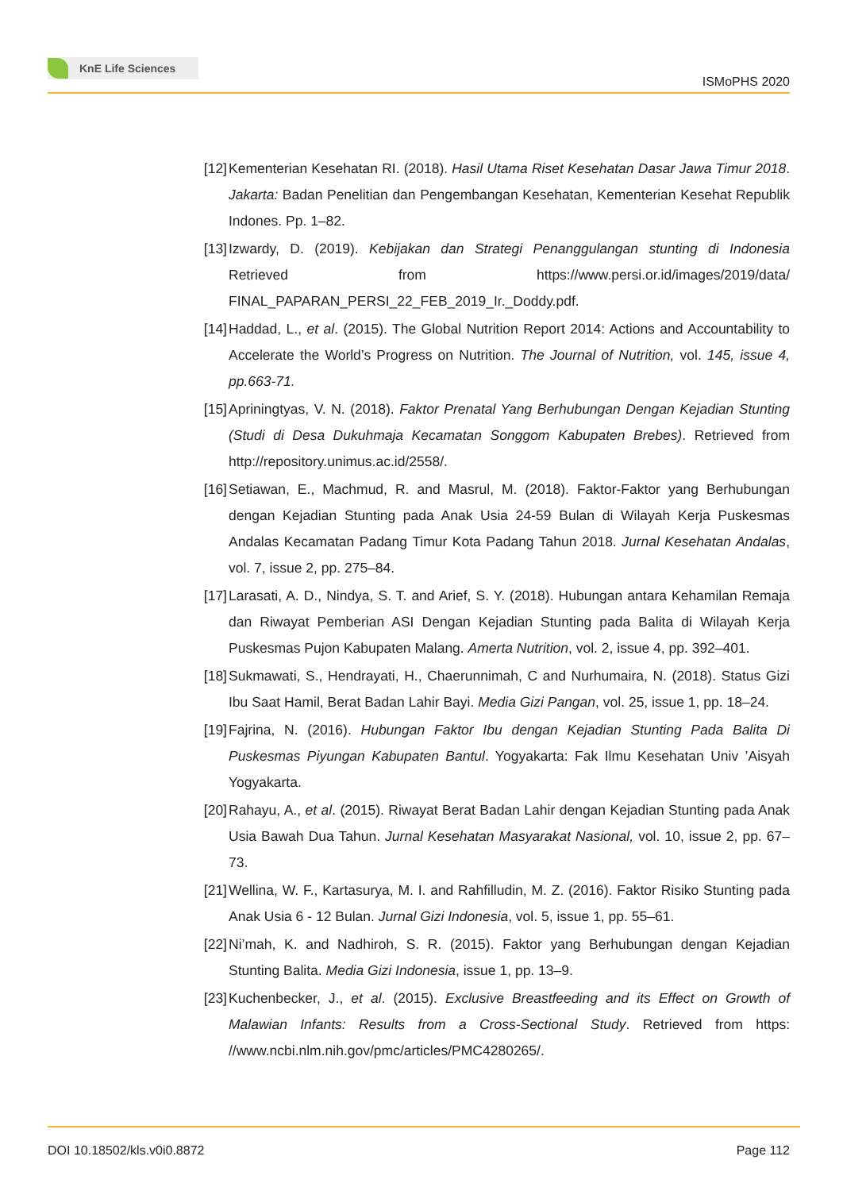KnE Life Sciences
ISMoPHS 2020
[12]
Kementerian Kesehatan RI. (2018). Hasil Utama Riset Kesehatan Dasar Jawa Timur 2018. Jakarta: Badan Penelitian dan Pengembangan Kesehatan, Kementerian Kesehat Republik Indones. Pp. 1–82.
[13]
Izwardy, D. (2019). Kebijakan dan Strategi Penanggulangan stunting di Indonesia Retrieved from https://www.persi.or.id/images/2019/data/ FINAL_PAPARAN_PERSI_22_FEB_2019_Ir._Doddy.pdf.
[14]
Haddad, L., et al. (2015). The Global Nutrition Report 2014: Actions and Accountability to Accelerate the World’s Progress on Nutrition. The Journal of Nutrition, vol. 145, issue 4, pp.663-71.
[15]
Apriningtyas, V. N. (2018). Faktor Prenatal Yang Berhubungan Dengan Kejadian Stunting (Studi di Desa Dukuhmaja Kecamatan Songgom Kabupaten Brebes). Retrieved from http://repository.unimus.ac.id/2558/.
[16]
Setiawan, E., Machmud, R. and Masrul, M. (2018). Faktor-Faktor yang Berhubungan dengan Kejadian Stunting pada Anak Usia 24-59 Bulan di Wilayah Kerja Puskesmas Andalas Kecamatan Padang Timur Kota Padang Tahun 2018. Jurnal Kesehatan Andalas, vol. 7, issue 2, pp. 275–84.
[17]
Larasati, A. D., Nindya, S. T. and Arief, S. Y. (2018). Hubungan antara Kehamilan Remaja dan Riwayat Pemberian ASI Dengan Kejadian Stunting pada Balita di Wilayah Kerja Puskesmas Pujon Kabupaten Malang. Amerta Nutrition, vol. 2, issue 4, pp. 392–401.
[18]
Sukmawati, S., Hendrayati, H., Chaerunnimah, C and Nurhumaira, N. (2018). Status Gizi Ibu Saat Hamil, Berat Badan Lahir Bayi. Media Gizi Pangan, vol. 25, issue 1, pp. 18–24.
[19]
Fajrina, N. (2016). Hubungan Faktor Ibu dengan Kejadian Stunting Pada Balita Di Puskesmas Piyungan Kabupaten Bantul. Yogyakarta: Fak Ilmu Kesehatan Univ ’Aisyah Yogyakarta.
[20]
Rahayu, A., et al. (2015). Riwayat Berat Badan Lahir dengan Kejadian Stunting pada Anak Usia Bawah Dua Tahun. Jurnal Kesehatan Masyarakat Nasional, vol. 10, issue 2, pp. 67–73.
[21]
Wellina, W. F., Kartasurya, M. I. and Rahfilludin, M. Z. (2016). Faktor Risiko Stunting pada Anak Usia 6 - 12 Bulan. Jurnal Gizi Indonesia, vol. 5, issue 1, pp. 55–61.
[22]
Ni’mah, K. and Nadhiroh, S. R. (2015). Faktor yang Berhubungan dengan Kejadian Stunting Balita. Media Gizi Indonesia, issue 1, pp. 13–9.
[23]
Kuchenbecker, J., et al. (2015). Exclusive Breastfeeding and its Effect on Growth of Malawian Infants: Results from a Cross-Sectional Study. Retrieved from https: //www.ncbi.nlm.nih.gov/pmc/articles/PMC4280265/.
DOI 10.18502/kls.v0i0.8872 Page 112